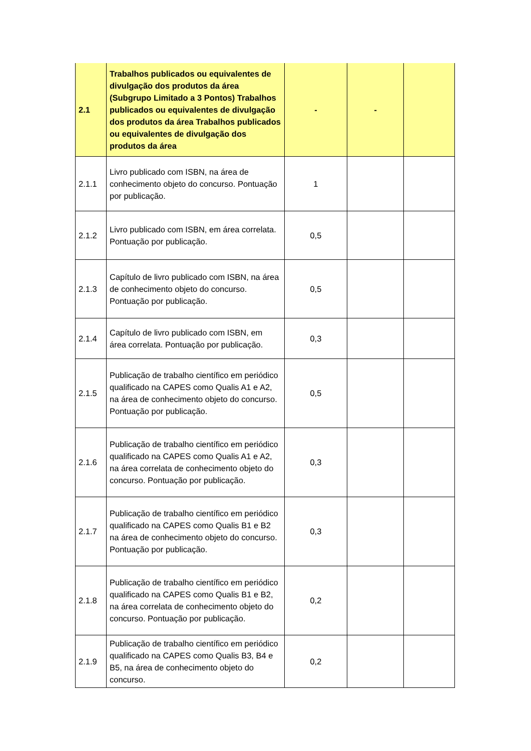| 2.1 | Trabalhos publicados ou equivalentes de divulgação dos produtos da área (Subgrupo Limitado a 3 Pontos) Trabalhos publicados ou equivalentes de divulgação dos produtos da área Trabalhos publicados ou equivalentes de divulgação dos produtos da área | - | - | |
| 2.1.1 | Livro publicado com ISBN, na área de conhecimento objeto do concurso. Pontuação por publicação. | 1 | | |
| 2.1.2 | Livro publicado com ISBN, em área correlata. Pontuação por publicação. | 0,5 | | |
| 2.1.3 | Capítulo de livro publicado com ISBN, na área de conhecimento objeto do concurso. Pontuação por publicação. | 0,5 | | |
| 2.1.4 | Capítulo de livro publicado com ISBN, em área correlata. Pontuação por publicação. | 0,3 | | |
| 2.1.5 | Publicação de trabalho científico em periódico qualificado na CAPES como Qualis A1 e A2, na área de conhecimento objeto do concurso. Pontuação por publicação. | 0,5 | | |
| 2.1.6 | Publicação de trabalho científico em periódico qualificado na CAPES como Qualis A1 e A2, na área correlata de conhecimento objeto do concurso. Pontuação por publicação. | 0,3 | | |
| 2.1.7 | Publicação de trabalho científico em periódico qualificado na CAPES como Qualis B1 e B2 na área de conhecimento objeto do concurso. Pontuação por publicação. | 0,3 | | |
| 2.1.8 | Publicação de trabalho científico em periódico qualificado na CAPES como Qualis B1 e B2, na área correlata de conhecimento objeto do concurso. Pontuação por publicação. | 0,2 | | |
| 2.1.9 | Publicação de trabalho científico em periódico qualificado na CAPES como Qualis B3, B4 e B5, na área de conhecimento objeto do concurso. | 0,2 | | |